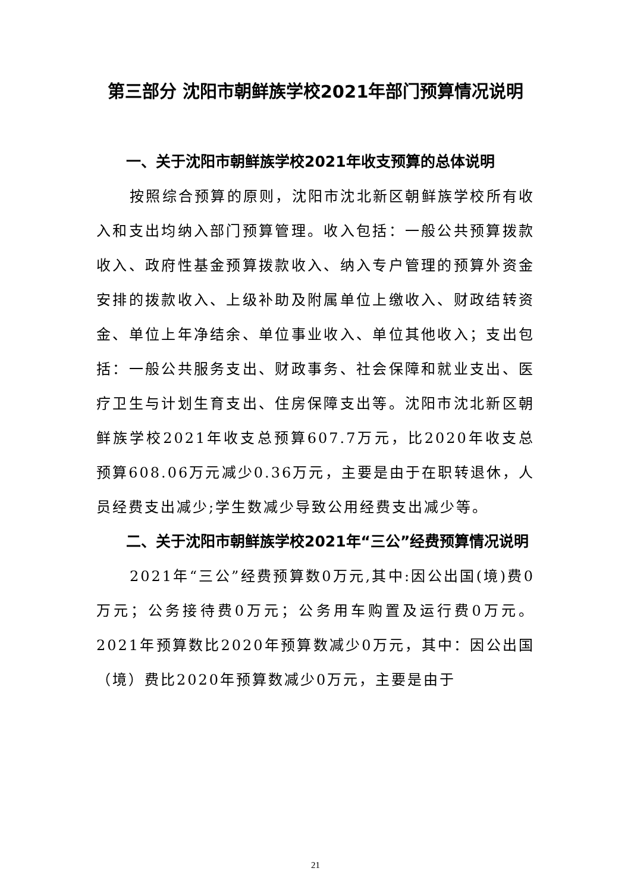第三部分 沈阳市朝鲜族学校2021年部门预算情况说明
一、关于沈阳市朝鲜族学校2021年收支预算的总体说明
按照综合预算的原则，沈阳市沈北新区朝鲜族学校所有收入和支出均纳入部门预算管理。收入包括：一般公共预算拨款收入、政府性基金预算拨款收入、纳入专户管理的预算外资金安排的拨款收入、上级补助及附属单位上缴收入、财政结转资金、单位上年净结余、单位事业收入、单位其他收入；支出包括：一般公共服务支出、财政事务、社会保障和就业支出、医疗卫生与计划生育支出、住房保障支出等。沈阳市沈北新区朝鲜族学校2021年收支总预算607.7万元，比2020年收支总预算608.06万元减少0.36万元，主要是由于在职转退休，人员经费支出减少;学生数减少导致公用经费支出减少等。
二、关于沈阳市朝鲜族学校2021年“三公”经费预算情况说明
2021年“三公”经费预算数0万元,其中:因公出国(境)费0万元；公务接待费0万元；公务用车购置及运行费0万元。2021年预算数比2020年预算数减少0万元，其中：因公出国（境）费比2020年预算数减少0万元，主要是由于
21